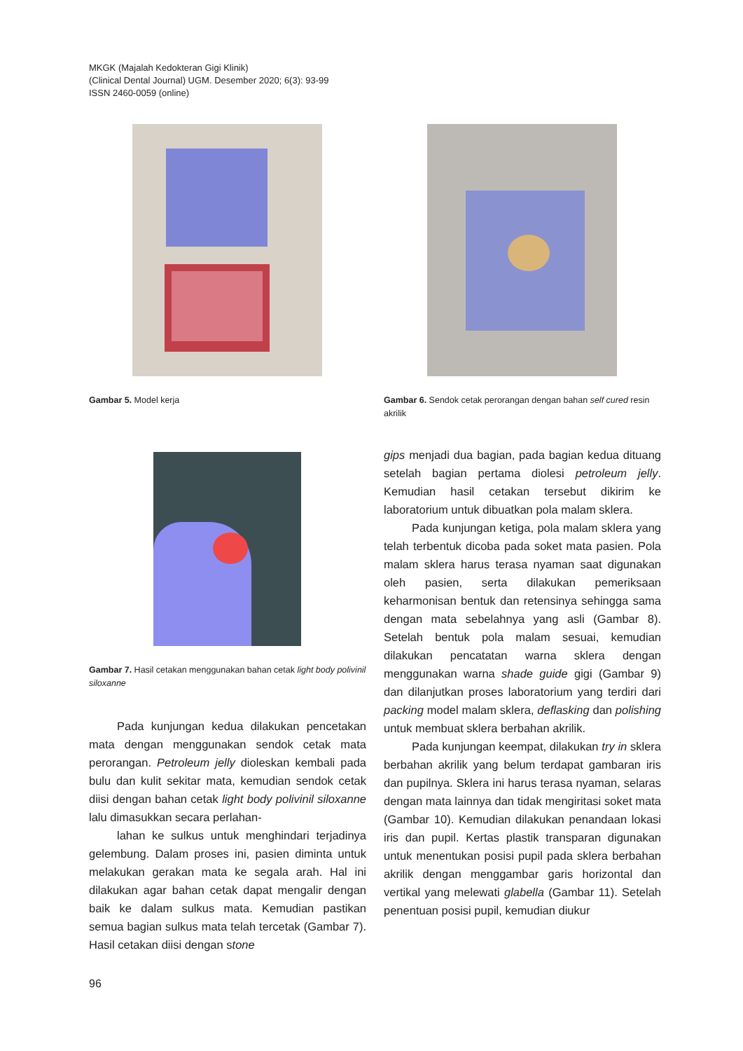MKGK (Majalah Kedokteran Gigi Klinik)
(Clinical Dental Journal) UGM. Desember 2020; 6(3): 93-99
ISSN 2460-0059 (online)
Gambar 5. Model kerja
Gambar 6. Sendok cetak perorangan dengan bahan self cured resin akrilik
Gambar 7. Hasil cetakan menggunakan bahan cetak light body polivinil siloxanne
Pada kunjungan kedua dilakukan pencetakan mata dengan menggunakan sendok cetak mata perorangan. Petroleum jelly dioleskan kembali pada bulu dan kulit sekitar mata, kemudian sendok cetak diisi dengan bahan cetak light body polivinil siloxanne lalu dimasukkan secara perlahan-
lahan ke sulkus untuk menghindari terjadinya gelembung. Dalam proses ini, pasien diminta untuk melakukan gerakan mata ke segala arah. Hal ini dilakukan agar bahan cetak dapat mengalir dengan baik ke dalam sulkus mata. Kemudian pastikan semua bagian sulkus mata telah tercetak (Gambar 7). Hasil cetakan diisi dengan stone
gips menjadi dua bagian, pada bagian kedua dituang setelah bagian pertama diolesi petroleum jelly. Kemudian hasil cetakan tersebut dikirim ke laboratorium untuk dibuatkan pola malam sklera.
Pada kunjungan ketiga, pola malam sklera yang telah terbentuk dicoba pada soket mata pasien. Pola malam sklera harus terasa nyaman saat digunakan oleh pasien, serta dilakukan pemeriksaan keharmonisan bentuk dan retensinya sehingga sama dengan mata sebelahnya yang asli (Gambar 8). Setelah bentuk pola malam sesuai, kemudian dilakukan pencatatan warna sklera dengan menggunakan warna shade guide gigi (Gambar 9) dan dilanjutkan proses laboratorium yang terdiri dari packing model malam sklera, deflasking dan polishing untuk membuat sklera berbahan akrilik.
Pada kunjungan keempat, dilakukan try in sklera berbahan akrilik yang belum terdapat gambaran iris dan pupilnya. Sklera ini harus terasa nyaman, selaras dengan mata lainnya dan tidak mengiritasi soket mata (Gambar 10). Kemudian dilakukan penandaan lokasi iris dan pupil. Kertas plastik transparan digunakan untuk menentukan posisi pupil pada sklera berbahan akrilik dengan menggambar garis horizontal dan vertikal yang melewati glabella (Gambar 11). Setelah penentuan posisi pupil, kemudian diukur
96